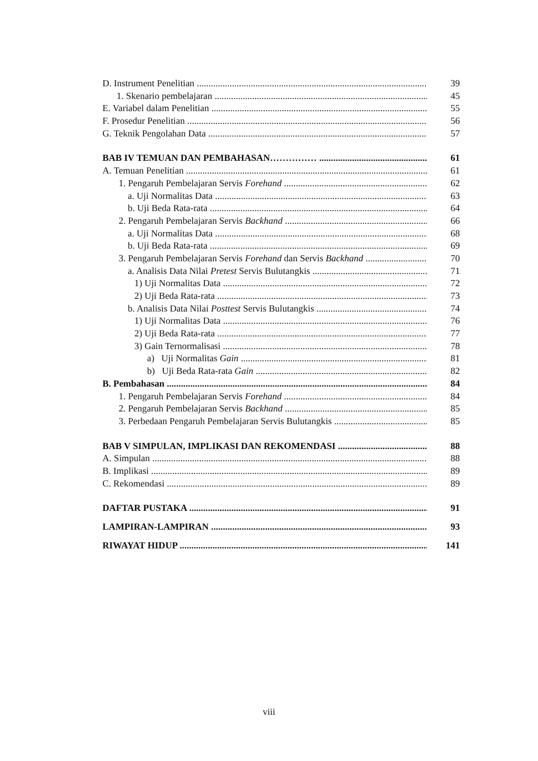D. Instrument Penelitian 39
1. Skenario pembelajaran 45
E. Variabel dalam Penelitian 55
F. Prosedur Penelitian 56
G. Teknik Pengolahan Data 57
BAB IV TEMUAN DAN PEMBAHASAN…………… 61
A. Temuan Penelitian 61
1. Pengaruh Pembelajaran Servis Forehand 62
a. Uji Normalitas Data 63
b. Uji Beda Rata-rata 64
2. Pengaruh Pembelajaran Servis Backhand 66
a. Uji Normalitas Data 68
b. Uji Beda Rata-rata 69
3. Pengaruh Pembelajaran Servis Forehand dan Servis Backhand 70
a. Analisis Data Nilai Pretest Servis Bulutangkis 71
1) Uji Normalitas Data 72
2) Uji Beda Rata-rata 73
b. Analisis Data Nilai Posttest Servis Bulutangkis 74
1) Uji Normalitas Data 76
2) Uji Beda Rata-rata 77
3) Gain Ternormalisasi 78
a) Uji Normalitas Gain 81
b) Uji Beda Rata-rata Gain 82
B. Pembahasan 84
1. Pengaruh Pembelajaran Servis Forehand 84
2. Pengaruh Pembelajaran Servis Backhand 85
3. Perbedaan Pengaruh Pembelajaran Servis Bulutangkis 85
BAB V SIMPULAN, IMPLIKASI DAN REKOMENDASI 88
A. Simpulan 88
B. Implikasi 89
C. Rekomendasi 89
DAFTAR PUSTAKA 91
LAMPIRAN-LAMPIRAN 93
RIWAYAT HIDUP 141
viii